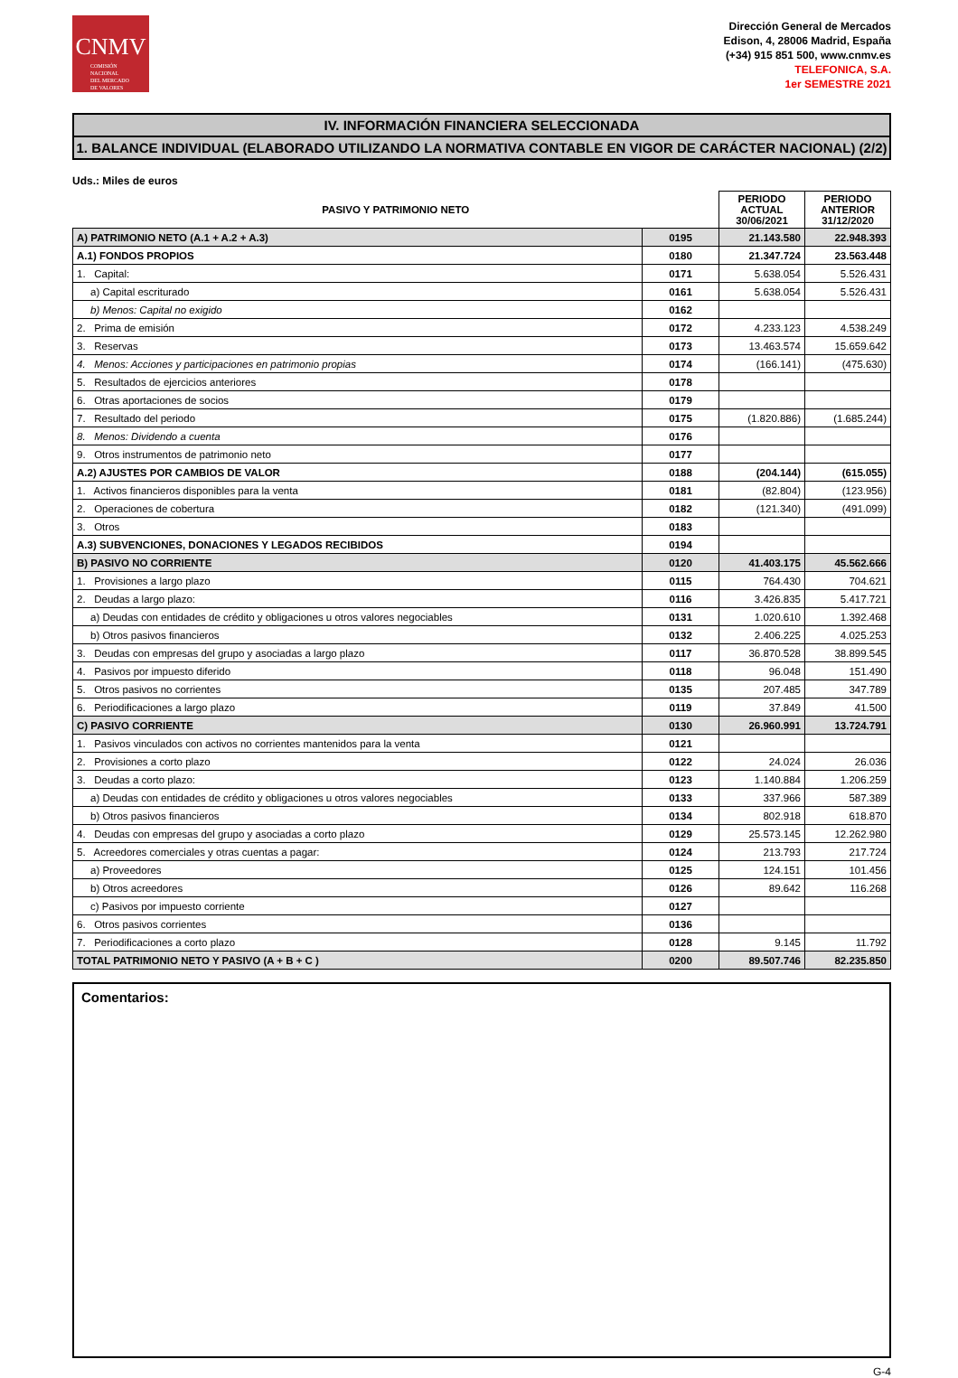CNMV
COMISIÓN
NACIONAL
DEL MERCADO
DE VALORES
Dirección General de Mercados
Edison, 4, 28006 Madrid, España
(+34) 915 851 500, www.cnmv.es
TELEFONICA, S.A.
1er SEMESTRE 2021
IV. INFORMACIÓN FINANCIERA SELECCIONADA
1. BALANCE INDIVIDUAL (ELABORADO UTILIZANDO LA NORMATIVA CONTABLE EN VIGOR DE CARÁCTER NACIONAL) (2/2)
Uds.: Miles de euros
| PASIVO Y PATRIMONIO NETO | | PERIODO ACTUAL 30/06/2021 | PERIODO ANTERIOR 31/12/2020 |
| --- | --- | --- | --- |
| A) PATRIMONIO NETO (A.1 + A.2 + A.3) | 0195 | 21.143.580 | 22.948.393 |
| A.1) FONDOS PROPIOS | 0180 | 21.347.724 | 23.563.448 |
| 1. Capital: | 0171 | 5.638.054 | 5.526.431 |
| a) Capital escriturado | 0161 | 5.638.054 | 5.526.431 |
| b) Menos: Capital no exigido | 0162 | | |
| 2. Prima de emisión | 0172 | 4.233.123 | 4.538.249 |
| 3. Reservas | 0173 | 13.463.574 | 15.659.642 |
| 4. Menos: Acciones y participaciones en patrimonio propias | 0174 | (166.141) | (475.630) |
| 5. Resultados de ejercicios anteriores | 0178 | | |
| 6. Otras aportaciones de socios | 0179 | | |
| 7. Resultado del periodo | 0175 | (1.820.886) | (1.685.244) |
| 8. Menos: Dividendo a cuenta | 0176 | | |
| 9. Otros instrumentos de patrimonio neto | 0177 | | |
| A.2) AJUSTES POR CAMBIOS DE VALOR | 0188 | (204.144) | (615.055) |
| 1. Activos financieros disponibles para la venta | 0181 | (82.804) | (123.956) |
| 2. Operaciones de cobertura | 0182 | (121.340) | (491.099) |
| 3. Otros | 0183 | | |
| A.3) SUBVENCIONES, DONACIONES Y LEGADOS RECIBIDOS | 0194 | | |
| B) PASIVO NO CORRIENTE | 0120 | 41.403.175 | 45.562.666 |
| 1. Provisiones a largo plazo | 0115 | 764.430 | 704.621 |
| 2. Deudas a largo plazo: | 0116 | 3.426.835 | 5.417.721 |
| a) Deudas con entidades de crédito y obligaciones u otros valores negociables | 0131 | 1.020.610 | 1.392.468 |
| b) Otros pasivos financieros | 0132 | 2.406.225 | 4.025.253 |
| 3. Deudas con empresas del grupo y asociadas a largo plazo | 0117 | 36.870.528 | 38.899.545 |
| 4. Pasivos por impuesto diferido | 0118 | 96.048 | 151.490 |
| 5. Otros pasivos no corrientes | 0135 | 207.485 | 347.789 |
| 6. Periodificaciones a largo plazo | 0119 | 37.849 | 41.500 |
| C) PASIVO CORRIENTE | 0130 | 26.960.991 | 13.724.791 |
| 1. Pasivos vinculados con activos no corrientes mantenidos para la venta | 0121 | | |
| 2. Provisiones a corto plazo | 0122 | 24.024 | 26.036 |
| 3. Deudas a corto plazo: | 0123 | 1.140.884 | 1.206.259 |
| a) Deudas con entidades de crédito y obligaciones u otros valores negociables | 0133 | 337.966 | 587.389 |
| b) Otros pasivos financieros | 0134 | 802.918 | 618.870 |
| 4. Deudas con empresas del grupo y asociadas a corto plazo | 0129 | 25.573.145 | 12.262.980 |
| 5. Acreedores comerciales y otras cuentas a pagar: | 0124 | 213.793 | 217.724 |
| a) Proveedores | 0125 | 124.151 | 101.456 |
| b) Otros acreedores | 0126 | 89.642 | 116.268 |
| c) Pasivos por impuesto corriente | 0127 | | |
| 6. Otros pasivos corrientes | 0136 | | |
| 7. Periodificaciones a corto plazo | 0128 | 9.145 | 11.792 |
| TOTAL PATRIMONIO NETO Y PASIVO (A + B + C ) | 0200 | 89.507.746 | 82.235.850 |
Comentarios:
G-4